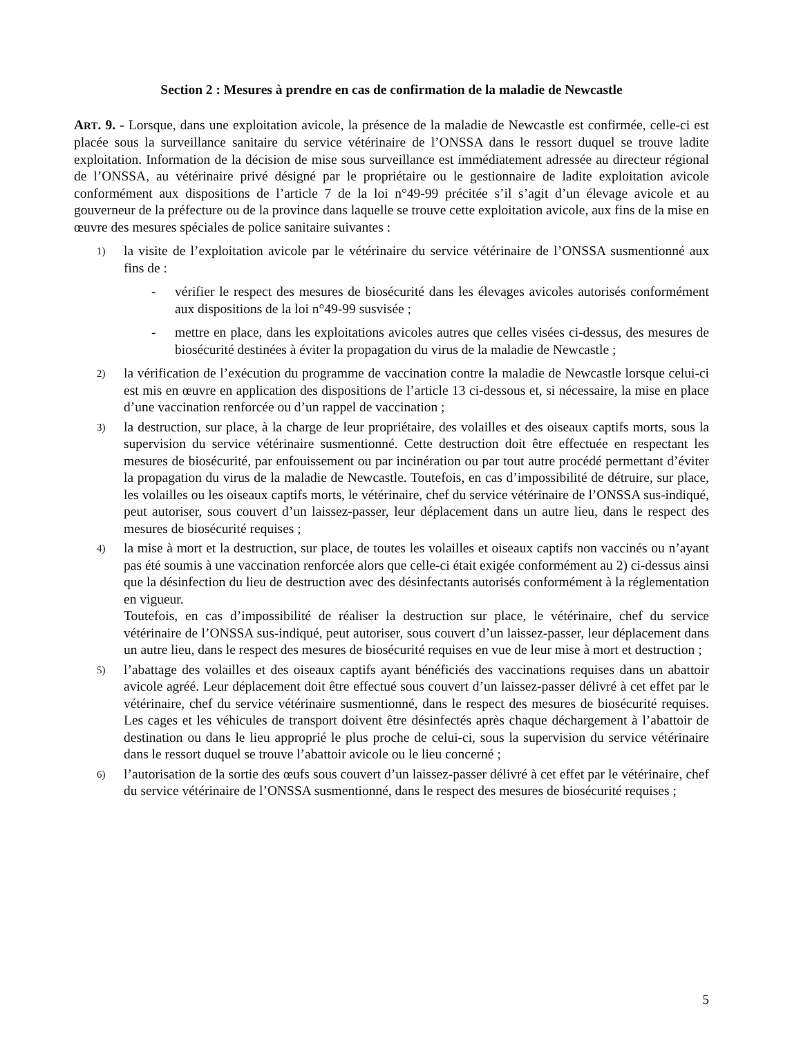Section 2 : Mesures à prendre en cas de confirmation de la maladie de Newcastle
ART. 9. - Lorsque, dans une exploitation avicole, la présence de la maladie de Newcastle est confirmée, celle-ci est placée sous la surveillance sanitaire du service vétérinaire de l’ONSSA dans le ressort duquel se trouve ladite exploitation. Information de la décision de mise sous surveillance est immédiatement adressée au directeur régional de l’ONSSA, au vétérinaire privé désigné par le propriétaire ou le gestionnaire de ladite exploitation avicole conformément aux dispositions de l’article 7 de la loi n°49-99 précitée s’il s’agit d’un élevage avicole et au gouverneur de la préfecture ou de la province dans laquelle se trouve cette exploitation avicole, aux fins de la mise en œuvre des mesures spéciales de police sanitaire suivantes :
1)
la visite de l’exploitation avicole par le vétérinaire du service vétérinaire de l’ONSSA susmentionné aux fins de :
- vérifier le respect des mesures de biosécurité dans les élevages avicoles autorisés conformément aux dispositions de la loi n°49-99 susvisée ;
- mettre en place, dans les exploitations avicoles autres que celles visées ci-dessus, des mesures de biosécurité destinées à éviter la propagation du virus de la maladie de Newcastle ;
2)
la vérification de l’exécution du programme de vaccination contre la maladie de Newcastle lorsque celui-ci est mis en œuvre en application des dispositions de l’article 13 ci-dessous et, si nécessaire, la mise en place d’une vaccination renforcée ou d’un rappel de vaccination ;
3)
la destruction, sur place, à la charge de leur propriétaire, des volailles et des oiseaux captifs morts, sous la supervision du service vétérinaire susmentionné. Cette destruction doit être effectuée en respectant les mesures de biosécurité, par enfouissement ou par incinération ou par tout autre procédé permettant d’éviter la propagation du virus de la maladie de Newcastle. Toutefois, en cas d’impossibilité de détruire, sur place, les volailles ou les oiseaux captifs morts, le vétérinaire, chef du service vétérinaire de l’ONSSA sus-indiqué, peut autoriser, sous couvert d’un laissez-passer, leur déplacement dans un autre lieu, dans le respect des mesures de biosécurité requises ;
4)
la mise à mort et la destruction, sur place, de toutes les volailles et oiseaux captifs non vaccinés ou n’ayant pas été soumis à une vaccination renforcée alors que celle-ci était exigée conformément au 2) ci-dessus ainsi que la désinfection du lieu de destruction avec des désinfectants autorisés conformément à la réglementation en vigueur.
Toutefois, en cas d’impossibilité de réaliser la destruction sur place, le vétérinaire, chef du service vétérinaire de l’ONSSA sus-indiqué, peut autoriser, sous couvert d’un laissez-passer, leur déplacement dans un autre lieu, dans le respect des mesures de biosécurité requises en vue de leur mise à mort et destruction ;
5)
l’abattage des volailles et des oiseaux captifs ayant bénéficiés des vaccinations requises dans un abattoir avicole agréé. Leur déplacement doit être effectué sous couvert d’un laissez-passer délivré à cet effet par le vétérinaire, chef du service vétérinaire susmentionné, dans le respect des mesures de biosécurité requises. Les cages et les véhicules de transport doivent être désinfectés après chaque déchargement à l’abattoir de destination ou dans le lieu approprié le plus proche de celui-ci, sous la supervision du service vétérinaire dans le ressort duquel se trouve l’abattoir avicole ou le lieu concerné ;
6)
l’autorisation de la sortie des œufs sous couvert d’un laissez-passer délivré à cet effet par le vétérinaire, chef du service vétérinaire de l’ONSSA susmentionné, dans le respect des mesures de biosécurité requises ;
5